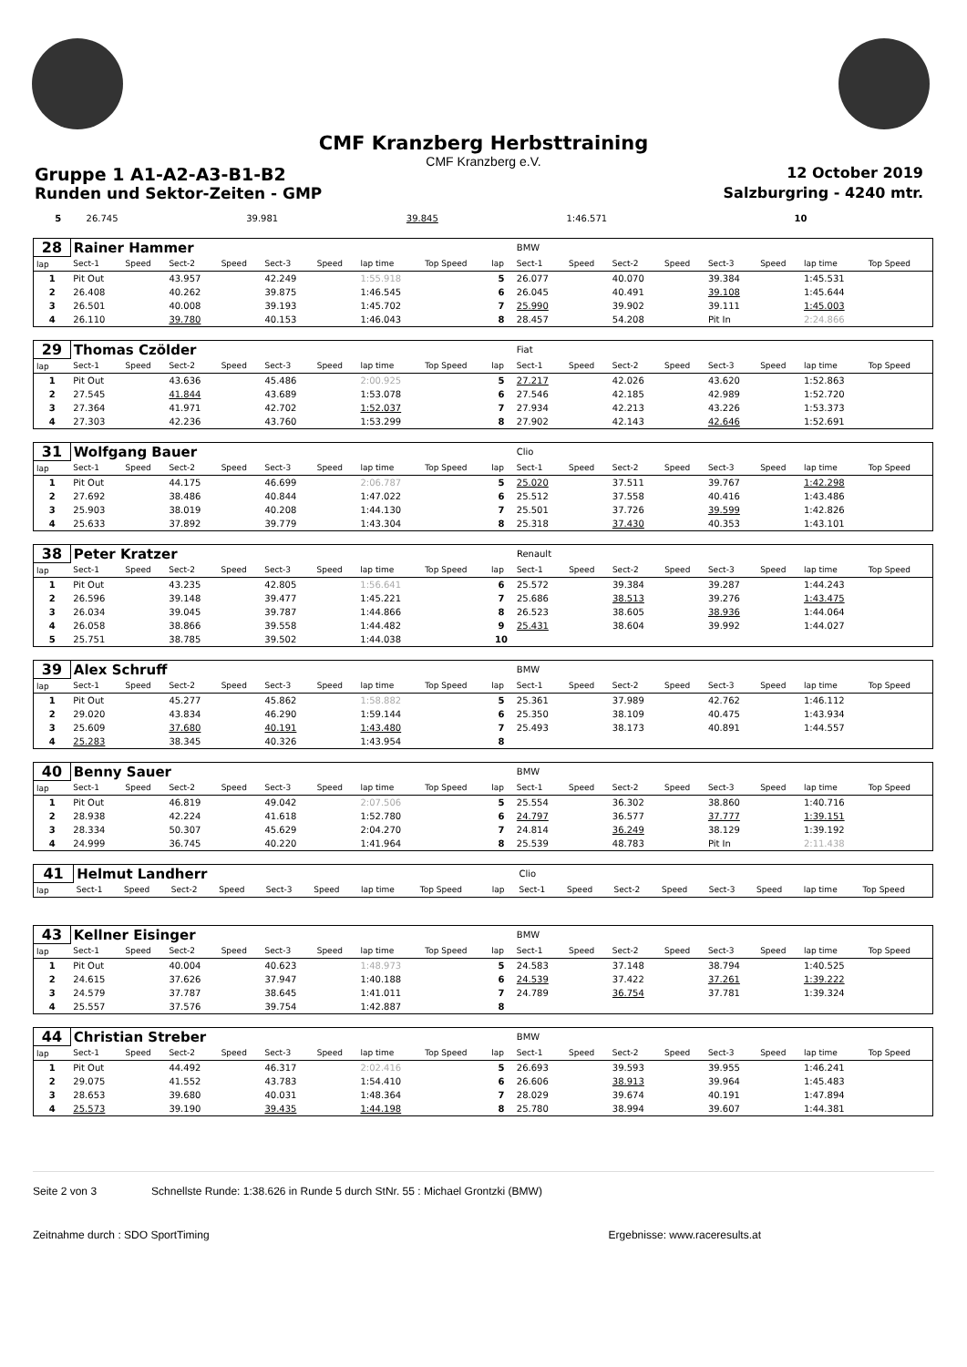CMF Kranzberg Herbsttraining
CMF Kranzberg e.V.
Gruppe 1 A1-A2-A3-B1-B2 12 October 2019
Runden und Sektor-Zeiten - GMP Salzburgring - 4240 mtr.
| 5 | 26.745 | 39.981 | 39.845 | 1:46.571 | 10 | | | | |
| 28 | Rainer Hammer | | | | | | | | | BMW | | | | | | | |
| lap | Sect-1 | Speed | Sect-2 | Speed | Sect-3 | Speed | lap time | Top Speed | lap | Sect-1 | Speed | Sect-2 | Speed | Sect-3 | Speed | lap time | Top Speed |
| 1 | Pit Out | | 43.957 | | 42.249 | | 1:55.918 | | 5 | 26.077 | | 40.070 | | 39.384 | | 1:45.531 | |
| 2 | 26.408 | | 40.262 | | 39.875 | | 1:46.545 | | 6 | 26.045 | | 40.491 | | 39.108 | | 1:45.644 | |
| 3 | 26.501 | | 40.008 | | 39.193 | | 1:45.702 | | 7 | 25.990 | | 39.902 | | 39.111 | | 1:45.003 | |
| 4 | 26.110 | | 39.780 | | 40.153 | | 1:46.043 | | 8 | 28.457 | | 54.208 | | Pit In | | 2:24.866 | |
| 29 | Thomas Czölder | | | | | | | | | Fiat | | | | | | | |
| lap | Sect-1 | Speed | Sect-2 | Speed | Sect-3 | Speed | lap time | Top Speed | lap | Sect-1 | Speed | Sect-2 | Speed | Sect-3 | Speed | lap time | Top Speed |
| 1 | Pit Out | | 43.636 | | 45.486 | | 2:00.925 | | 5 | 27.217 | | 42.026 | | 43.620 | | 1:52.863 | |
| 2 | 27.545 | | 41.844 | | 43.689 | | 1:53.078 | | 6 | 27.546 | | 42.185 | | 42.989 | | 1:52.720 | |
| 3 | 27.364 | | 41.971 | | 42.702 | | 1:52.037 | | 7 | 27.934 | | 42.213 | | 43.226 | | 1:53.373 | |
| 4 | 27.303 | | 42.236 | | 43.760 | | 1:53.299 | | 8 | 27.902 | | 42.143 | | 42.646 | | 1:52.691 | |
| 31 | Wolfgang Bauer | | | | | | | | | Clio | | | | | | | |
| lap | Sect-1 | Speed | Sect-2 | Speed | Sect-3 | Speed | lap time | Top Speed | lap | Sect-1 | Speed | Sect-2 | Speed | Sect-3 | Speed | lap time | Top Speed |
| 1 | Pit Out | | 44.175 | | 46.699 | | 2:06.787 | | 5 | 25.020 | | 37.511 | | 39.767 | | 1:42.298 | |
| 2 | 27.692 | | 38.486 | | 40.844 | | 1:47.022 | | 6 | 25.512 | | 37.558 | | 40.416 | | 1:43.486 | |
| 3 | 25.903 | | 38.019 | | 40.208 | | 1:44.130 | | 7 | 25.501 | | 37.726 | | 39.599 | | 1:42.826 | |
| 4 | 25.633 | | 37.892 | | 39.779 | | 1:43.304 | | 8 | 25.318 | | 37.430 | | 40.353 | | 1:43.101 | |
| 38 | Peter Kratzer | | | | | | | | | Renault | | | | | | | |
| lap | Sect-1 | Speed | Sect-2 | Speed | Sect-3 | Speed | lap time | Top Speed | lap | Sect-1 | Speed | Sect-2 | Speed | Sect-3 | Speed | lap time | Top Speed |
| 1 | Pit Out | | 43.235 | | 42.805 | | 1:56.641 | | 6 | 25.572 | | 39.384 | | 39.287 | | 1:44.243 | |
| 2 | 26.596 | | 39.148 | | 39.477 | | 1:45.221 | | 7 | 25.686 | | 38.513 | | 39.276 | | 1:43.475 | |
| 3 | 26.034 | | 39.045 | | 39.787 | | 1:44.866 | | 8 | 26.523 | | 38.605 | | 38.936 | | 1:44.064 | |
| 4 | 26.058 | | 38.866 | | 39.558 | | 1:44.482 | | 9 | 25.431 | | 38.604 | | 39.992 | | 1:44.027 | |
| 5 | 25.751 | | 38.785 | | 39.502 | | 1:44.038 | | 10 | | | | | | | | |
| 39 | Alex Schruff | | | | | | | | | BMW | | | | | | | |
| lap | Sect-1 | Speed | Sect-2 | Speed | Sect-3 | Speed | lap time | Top Speed | lap | Sect-1 | Speed | Sect-2 | Speed | Sect-3 | Speed | lap time | Top Speed |
| 1 | Pit Out | | 45.277 | | 45.862 | | 1:58.882 | | 5 | 25.361 | | 37.989 | | 42.762 | | 1:46.112 | |
| 2 | 29.020 | | 43.834 | | 46.290 | | 1:59.144 | | 6 | 25.350 | | 38.109 | | 40.475 | | 1:43.934 | |
| 3 | 25.609 | | 37.680 | | 40.191 | | 1:43.480 | | 7 | 25.493 | | 38.173 | | 40.891 | | 1:44.557 | |
| 4 | 25.283 | | 38.345 | | 40.326 | | 1:43.954 | | 8 | | | | | | | | |
| 40 | Benny Sauer | | | | | | | | | BMW | | | | | | | |
| lap | Sect-1 | Speed | Sect-2 | Speed | Sect-3 | Speed | lap time | Top Speed | lap | Sect-1 | Speed | Sect-2 | Speed | Sect-3 | Speed | lap time | Top Speed |
| 1 | Pit Out | | 46.819 | | 49.042 | | 2:07.506 | | 5 | 25.554 | | 36.302 | | 38.860 | | 1:40.716 | |
| 2 | 28.938 | | 42.224 | | 41.618 | | 1:52.780 | | 6 | 24.797 | | 36.577 | | 37.777 | | 1:39.151 | |
| 3 | 28.334 | | 50.307 | | 45.629 | | 2:04.270 | | 7 | 24.814 | | 36.249 | | 38.129 | | 1:39.192 | |
| 4 | 24.999 | | 36.745 | | 40.220 | | 1:41.964 | | 8 | 25.539 | | 48.783 | | Pit In | | 2:11.438 | |
| 41 | Helmut Landherr | | | | | | | | | Clio | | | | | | | |
| lap | Sect-1 | Speed | Sect-2 | Speed | Sect-3 | Speed | lap time | Top Speed | lap | Sect-1 | Speed | Sect-2 | Speed | Sect-3 | Speed | lap time | Top Speed |
| 43 | Kellner Eisinger | | | | | | | | | BMW | | | | | | | |
| lap | Sect-1 | Speed | Sect-2 | Speed | Sect-3 | Speed | lap time | Top Speed | lap | Sect-1 | Speed | Sect-2 | Speed | Sect-3 | Speed | lap time | Top Speed |
| 1 | Pit Out | | 40.004 | | 40.623 | | 1:48.973 | | 5 | 24.583 | | 37.148 | | 38.794 | | 1:40.525 | |
| 2 | 24.615 | | 37.626 | | 37.947 | | 1:40.188 | | 6 | 24.539 | | 37.422 | | 37.261 | | 1:39.222 | |
| 3 | 24.579 | | 37.787 | | 38.645 | | 1:41.011 | | 7 | 24.789 | | 36.754 | | 37.781 | | 1:39.324 | |
| 4 | 25.557 | | 37.576 | | 39.754 | | 1:42.887 | | 8 | | | | | | | | |
| 44 | Christian Streber | | | | | | | | | BMW | | | | | | | |
| lap | Sect-1 | Speed | Sect-2 | Speed | Sect-3 | Speed | lap time | Top Speed | lap | Sect-1 | Speed | Sect-2 | Speed | Sect-3 | Speed | lap time | Top Speed |
| 1 | Pit Out | | 44.492 | | 46.317 | | 2:02.416 | | 5 | 26.693 | | 39.593 | | 39.955 | | 1:46.241 | |
| 2 | 29.075 | | 41.552 | | 43.783 | | 1:54.410 | | 6 | 26.606 | | 38.913 | | 39.964 | | 1:45.483 | |
| 3 | 28.653 | | 39.680 | | 40.031 | | 1:48.364 | | 7 | 28.029 | | 39.674 | | 40.191 | | 1:47.894 | |
| 4 | 25.573 | | 39.190 | | 39.435 | | 1:44.198 | | 8 | 25.780 | | 38.994 | | 39.607 | | 1:44.381 | |
Seite 2 von 3 Schnellste Runde: 1:38.626 in Runde 5 durch StNr. 55 : Michael Grontzki (BMW)
Zeitnahme durch : SDO SportTiming Ergebnisse: www.raceresults.at